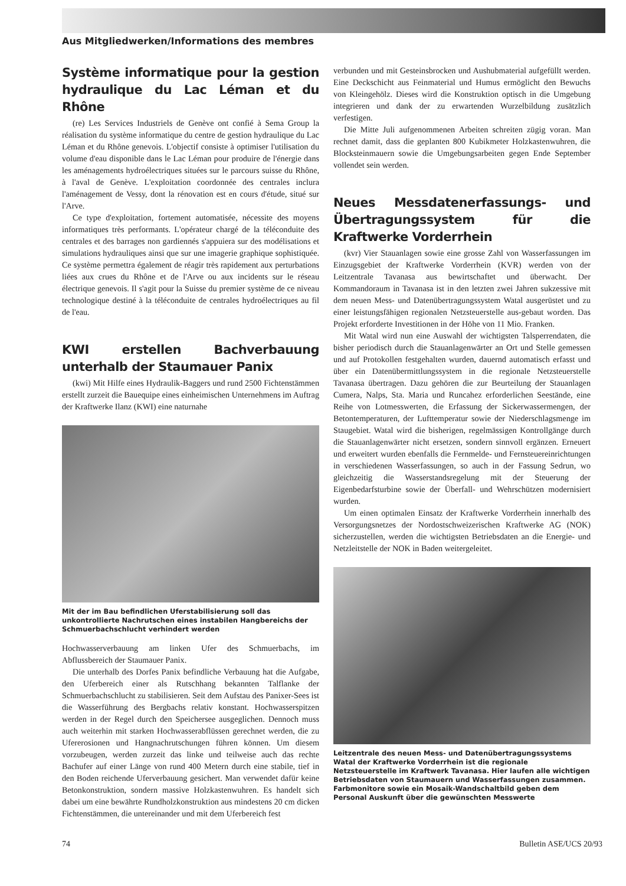Aus Mitgliedwerken/Informations des membres
Système informatique pour la gestion hydraulique du Lac Léman et du Rhône
(re) Les Services Industriels de Genève ont confié à Sema Group la réalisation du système informatique du centre de gestion hydraulique du Lac Léman et du Rhône genevois. L'objectif consiste à optimiser l'utilisation du volume d'eau disponible dans le Lac Léman pour produire de l'énergie dans les aménagements hydroélectriques situées sur le parcours suisse du Rhône, à l'aval de Genève. L'exploitation coordonnée des centrales inclura l'aménagement de Vessy, dont la rénovation est en cours d'étude, situé sur l'Arve.
Ce type d'exploitation, fortement automatisée, nécessite des moyens informatiques très performants. L'opérateur chargé de la téléconduite des centrales et des barrages non gardiennés s'appuiera sur des modélisations et simulations hydrauliques ainsi que sur une imagerie graphique sophistiquée. Ce système permettra également de réagir très rapidement aux perturbations liées aux crues du Rhône et de l'Arve ou aux incidents sur le réseau électrique genevois. Il s'agit pour la Suisse du premier système de ce niveau technologique destiné à la téléconduite de centrales hydroélectriques au fil de l'eau.
KWI erstellen Bachverbauung unterhalb der Staumauer Panix
(kwi) Mit Hilfe eines Hydraulik-Baggers und rund 2500 Fichtenstämmen erstellt zurzeit die Bauequipe eines einheimischen Unternehmens im Auftrag der Kraftwerke Ilanz (KWI) eine naturnahe
Mit der im Bau befindlichen Uferstabilisierung soll das unkontrollierte Nachrutschen eines instabilen Hangbereichs der Schmuerbachschlucht verhindert werden
Hochwasserverbauung am linken Ufer des Schmuerbachs, im Abflussbereich der Staumauer Panix.
Die unterhalb des Dorfes Panix befindliche Verbauung hat die Aufgabe, den Uferbereich einer als Rutschhang bekannten Talflanke der Schmuerbachschlucht zu stabilisieren. Seit dem Aufstau des Panixer-Sees ist die Wasserführung des Bergbachs relativ konstant. Hochwasserspitzen werden in der Regel durch den Speichersee ausgeglichen. Dennoch muss auch weiterhin mit starken Hochwasserabflüssen gerechnet werden, die zu Ufererosionen und Hangnachrutschungen führen können. Um diesem vorzubeugen, werden zurzeit das linke und teilweise auch das rechte Bachufer auf einer Länge von rund 400 Metern durch eine stabile, tief in den Boden reichende Uferverbauung gesichert. Man verwendet dafür keine Betonkonstruktion, sondern massive Holzkastenwuhren. Es handelt sich dabei um eine bewährte Rundholzkonstruktion aus mindestens 20 cm dicken Fichtenstämmen, die untereinander und mit dem Uferbereich fest
verbunden und mit Gesteinsbrocken und Aushubmaterial aufgefüllt werden. Eine Deckschicht aus Feinmaterial und Humus ermöglicht den Bewuchs von Kleingehölz. Dieses wird die Konstruktion optisch in die Umgebung integrieren und dank der zu erwartenden Wurzelbildung zusätzlich verfestigen.
Die Mitte Juli aufgenommenen Arbeiten schreiten zügig voran. Man rechnet damit, dass die geplanten 800 Kubikmeter Holzkastenwuhren, die Blocksteinmauern sowie die Umgebungsarbeiten gegen Ende September vollendet sein werden.
Neues Messdatenerfassungs- und Übertragungssystem für die Kraftwerke Vorderrhein
(kvr) Vier Stauanlagen sowie eine grosse Zahl von Wasserfassungen im Einzugsgebiet der Kraftwerke Vorderrhein (KVR) werden von der Leitzentrale Tavanasa aus bewirtschaftet und überwacht. Der Kommandoraum in Tavanasa ist in den letzten zwei Jahren sukzessive mit dem neuen Mess- und Datenübertragungssystem Watal ausgerüstet und zu einer leistungsfähigen regionalen Netzsteuerstelle aus-gebaut worden. Das Projekt erforderte Investitionen in der Höhe von 11 Mio. Franken.
Mit Watal wird nun eine Auswahl der wichtigsten Talsperrendaten, die bisher periodisch durch die Stauanlagenwärter an Ort und Stelle gemessen und auf Protokollen festgehalten wurden, dauernd automatisch erfasst und über ein Datenübermittlungssystem in die regionale Netzsteuerstelle Tavanasa übertragen. Dazu gehören die zur Beurteilung der Stauanlagen Cumera, Nalps, Sta. Maria und Runcahez erforderlichen Seestände, eine Reihe von Lotmesswerten, die Erfassung der Sickerwassermengen, der Betontemperaturen, der Lufttemperatur sowie der Niederschlagsmenge im Staugebiet. Watal wird die bisherigen, regelmässigen Kontrollgänge durch die Stauanlagenwärter nicht ersetzen, sondern sinnvoll ergänzen. Erneuert und erweitert wurden ebenfalls die Fernmelde- und Fernsteuereinrichtungen in verschiedenen Wasserfassungen, so auch in der Fassung Sedrun, wo gleichzeitig die Wasserstandsregelung mit der Steuerung der Eigenbedarfsturbine sowie der Überfall- und Wehrschützen modernisiert wurden.
Um einen optimalen Einsatz der Kraftwerke Vorderrhein innerhalb des Versorgungsnetzes der Nordostschweizerischen Kraftwerke AG (NOK) sicherzustellen, werden die wichtigsten Betriebsdaten an die Energie- und Netzleitstelle der NOK in Baden weitergeleitet.
Leitzentrale des neuen Mess- und Datenübertragungssystems Watal der Kraftwerke Vorderrhein ist die regionale Netzsteuerstelle im Kraftwerk Tavanasa. Hier laufen alle wichtigen Betriebsdaten von Staumauern und Wasserfassungen zusammen. Farbmonitore sowie ein Mosaik-Wandschaltbild geben dem Personal Auskunft über die gewünschten Messwerte
74 Bulletin ASE/UCS 20/93